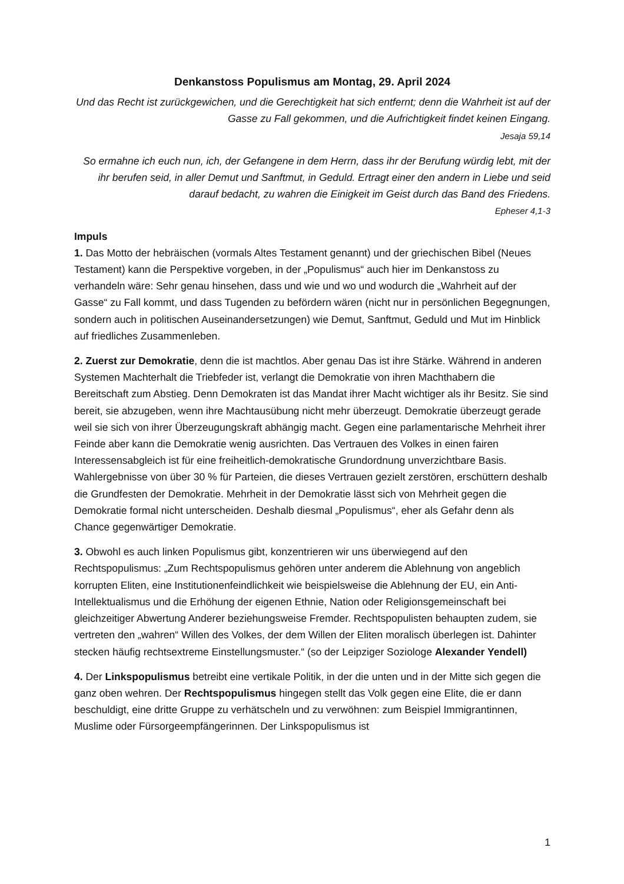Denkanstoss Populismus am Montag, 29. April 2024
Und das Recht ist zurückgewichen, und die Gerechtigkeit hat sich entfernt; denn die Wahrheit ist auf der Gasse zu Fall gekommen, und die Aufrichtigkeit findet keinen Eingang.
Jesaja 59,14
So ermahne ich euch nun, ich, der Gefangene in dem Herrn, dass ihr der Berufung würdig lebt, mit der ihr berufen seid, in aller Demut und Sanftmut, in Geduld. Ertragt einer den andern in Liebe und seid darauf bedacht, zu wahren die Einigkeit im Geist durch das Band des Friedens.
Epheser 4,1-3
Impuls
1. Das Motto der hebräischen (vormals Altes Testament genannt) und der griechischen Bibel (Neues Testament) kann die Perspektive vorgeben, in der „Populismus“ auch hier im Denkanstoss zu verhandeln wäre: Sehr genau hinsehen, dass und wie und wo und wodurch die „Wahrheit auf der Gasse“ zu Fall kommt, und dass Tugenden zu befördern wären (nicht nur in persönlichen Begegnungen, sondern auch in politischen Auseinandersetzungen) wie Demut, Sanftmut, Geduld und Mut im Hinblick auf friedliches Zusammenleben.
2. Zuerst zur Demokratie, denn die ist machtlos. Aber genau Das ist ihre Stärke. Während in anderen Systemen Machterhalt die Triebfeder ist, verlangt die Demokratie von ihren Machthabern die Bereitschaft zum Abstieg. Denn Demokraten ist das Mandat ihrer Macht wichtiger als ihr Besitz. Sie sind bereit, sie abzugeben, wenn ihre Machtausübung nicht mehr überzeugt. Demokratie überzeugt gerade weil sie sich von ihrer Überzeugungskraft abhängig macht. Gegen eine parlamentarische Mehrheit ihrer Feinde aber kann die Demokratie wenig ausrichten. Das Vertrauen des Volkes in einen fairen Interessensabgleich ist für eine freiheitlich-demokratische Grundordnung unverzichtbare Basis. Wahlergebnisse von über 30 % für Parteien, die dieses Vertrauen gezielt zerstören, erschüttern deshalb die Grundfesten der Demokratie. Mehrheit in der Demokratie lässt sich von Mehrheit gegen die Demokratie formal nicht unterscheiden. Deshalb diesmal „Populismus“, eher als Gefahr denn als Chance gegenwärtiger Demokratie.
3. Obwohl es auch linken Populismus gibt, konzentrieren wir uns überwiegend auf den Rechtspopulismus: „Zum Rechtspopulismus gehören unter anderem die Ablehnung von angeblich korrupten Eliten, eine Institutionenfeindlichkeit wie beispielsweise die Ablehnung der EU, ein Anti-Intellektualismus und die Erhöhung der eigenen Ethnie, Nation oder Religionsgemeinschaft bei gleichzeitiger Abwertung Anderer beziehungsweise Fremder. Rechtspopulisten behaupten zudem, sie vertreten den „wahren“ Willen des Volkes, der dem Willen der Eliten moralisch überlegen ist. Dahinter stecken häufig rechtsextreme Einstellungsmuster.“ (so der Leipziger Soziologe Alexander Yendell)
4. Der Linkspopulismus betreibt eine vertikale Politik, in der die unten und in der Mitte sich gegen die ganz oben wehren. Der Rechtspopulismus hingegen stellt das Volk gegen eine Elite, die er dann beschuldigt, eine dritte Gruppe zu verhätscheln und zu verwöhnen: zum Beispiel Immigrantinnen, Muslime oder Fürsorgeempfängerinnen. Der Linkspopulismus ist
1